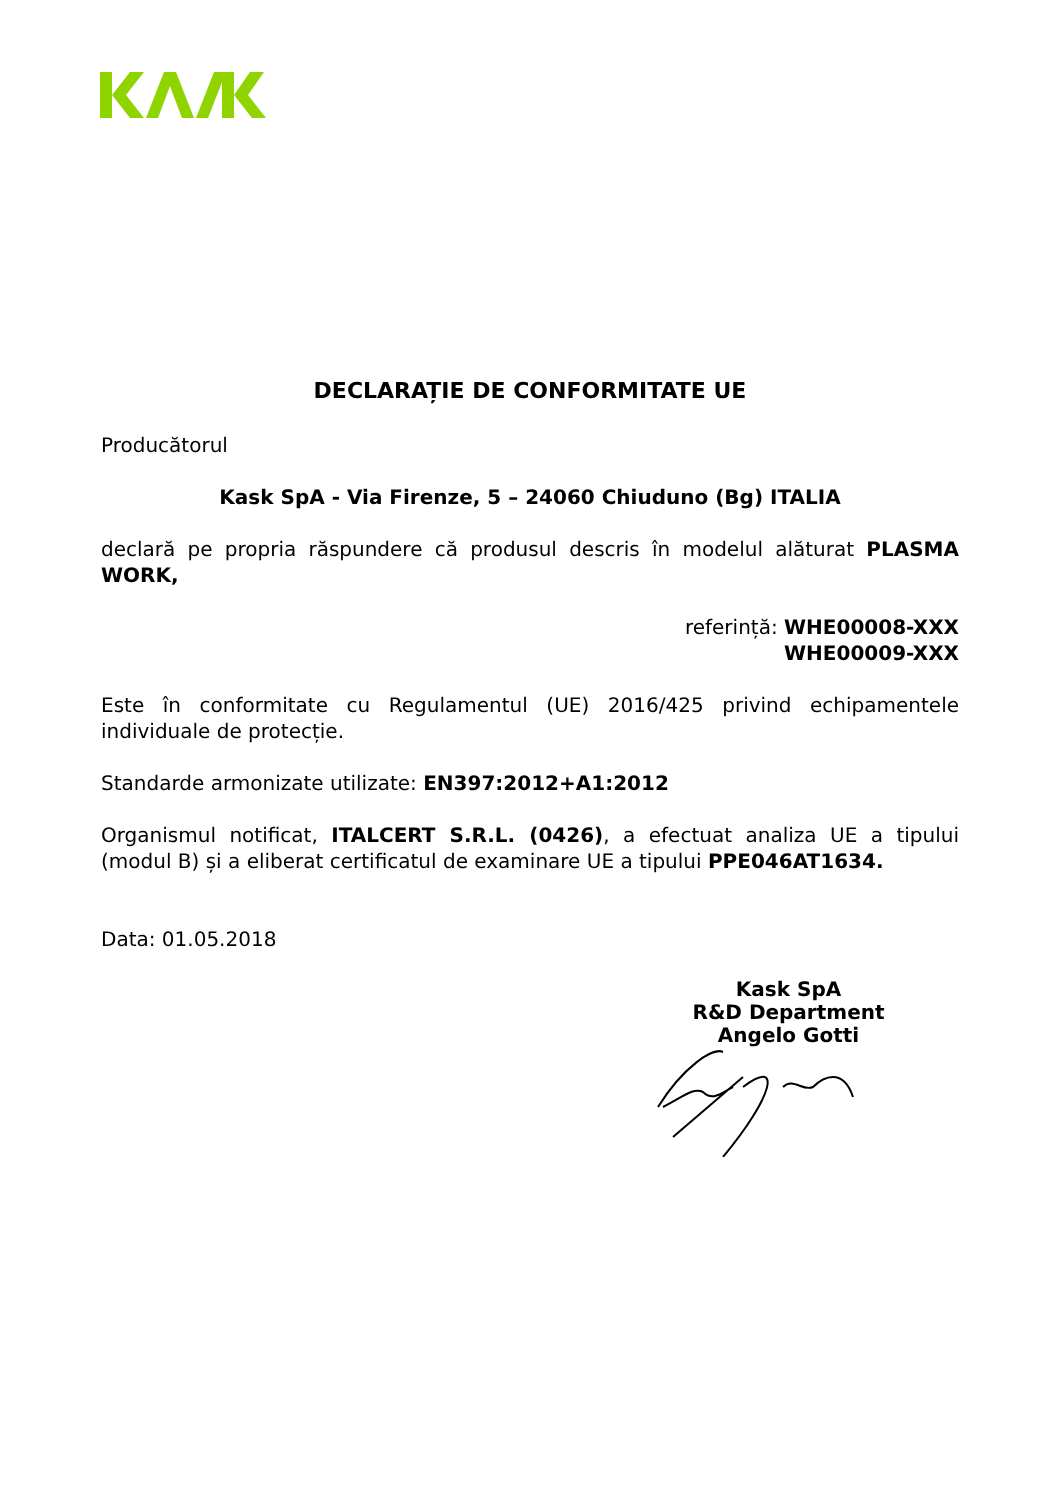DECLARAȚIE DE CONFORMITATE UE
Producătorul
Kask SpA - Via Firenze, 5 – 24060 Chiuduno (Bg) ITALIA
declară pe propria răspundere că produsul descris în modelul alăturat PLASMA WORK,
referință: WHE00008-XXX
WHE00009-XXX
Este în conformitate cu Regulamentul (UE) 2016/425 privind echipamentele individuale de protecție.
Standarde armonizate utilizate: EN397:2012+A1:2012
Organismul notificat, ITALCERT S.R.L. (0426), a efectuat analiza UE a tipului (modul B) și a eliberat certificatul de examinare UE a tipului PPE046AT1634.
Data: 01.05.2018
Kask SpA
R&D Department
Angelo Gotti